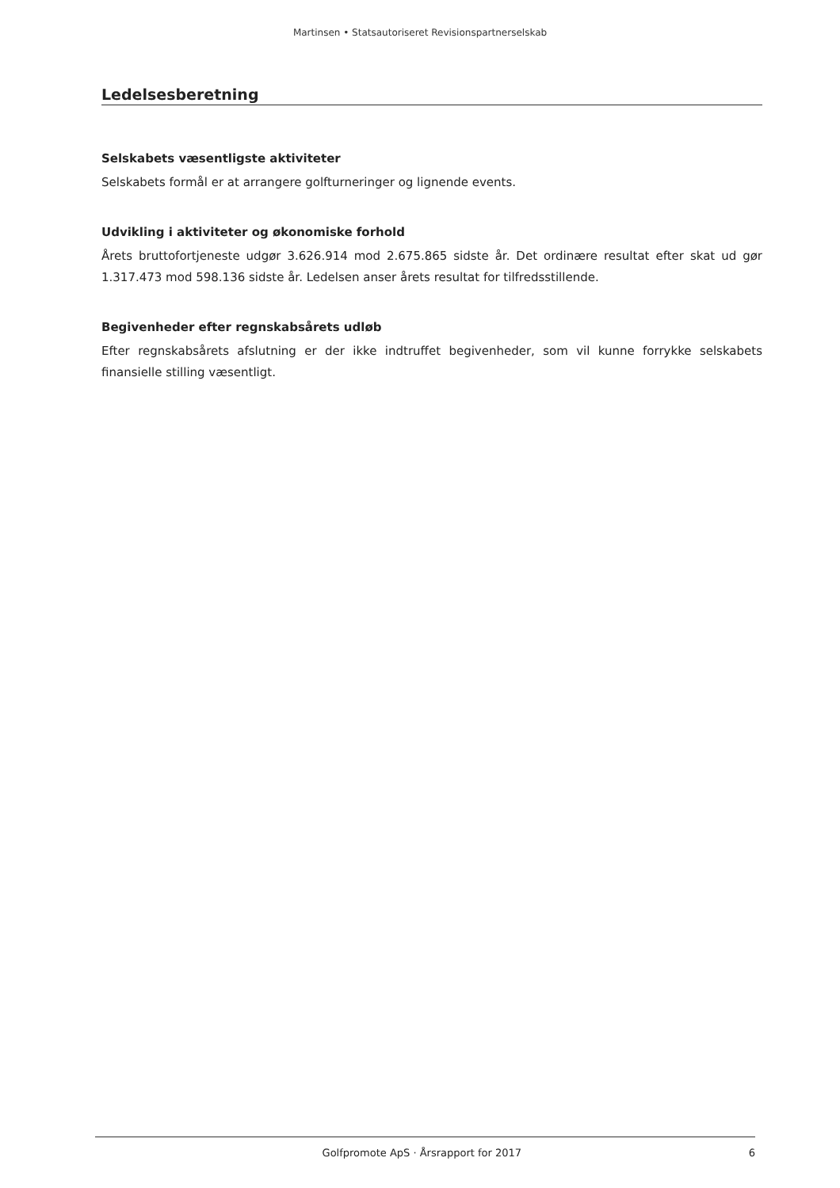Martinsen • Statsautoriseret Revisionspartnerselskab
Ledelsesberetning
Selskabets væsentligste aktiviteter
Selskabets formål er at arrangere golfturneringer og lignende events.
Udvikling i aktiviteter og økonomiske forhold
Årets bruttofortjeneste udgør 3.626.914 mod 2.675.865 sidste år. Det ordinære resultat efter skat ud gør 1.317.473 mod 598.136 sidste år. Ledelsen anser årets resultat for tilfredsstillende.
Begivenheder efter regnskabsårets udløb
Efter regnskabsårets afslutning er der ikke indtruffet begivenheder, som vil kunne forrykke selskabets finansielle stilling væsentligt.
Golfpromote ApS · Årsrapport for 2017 6